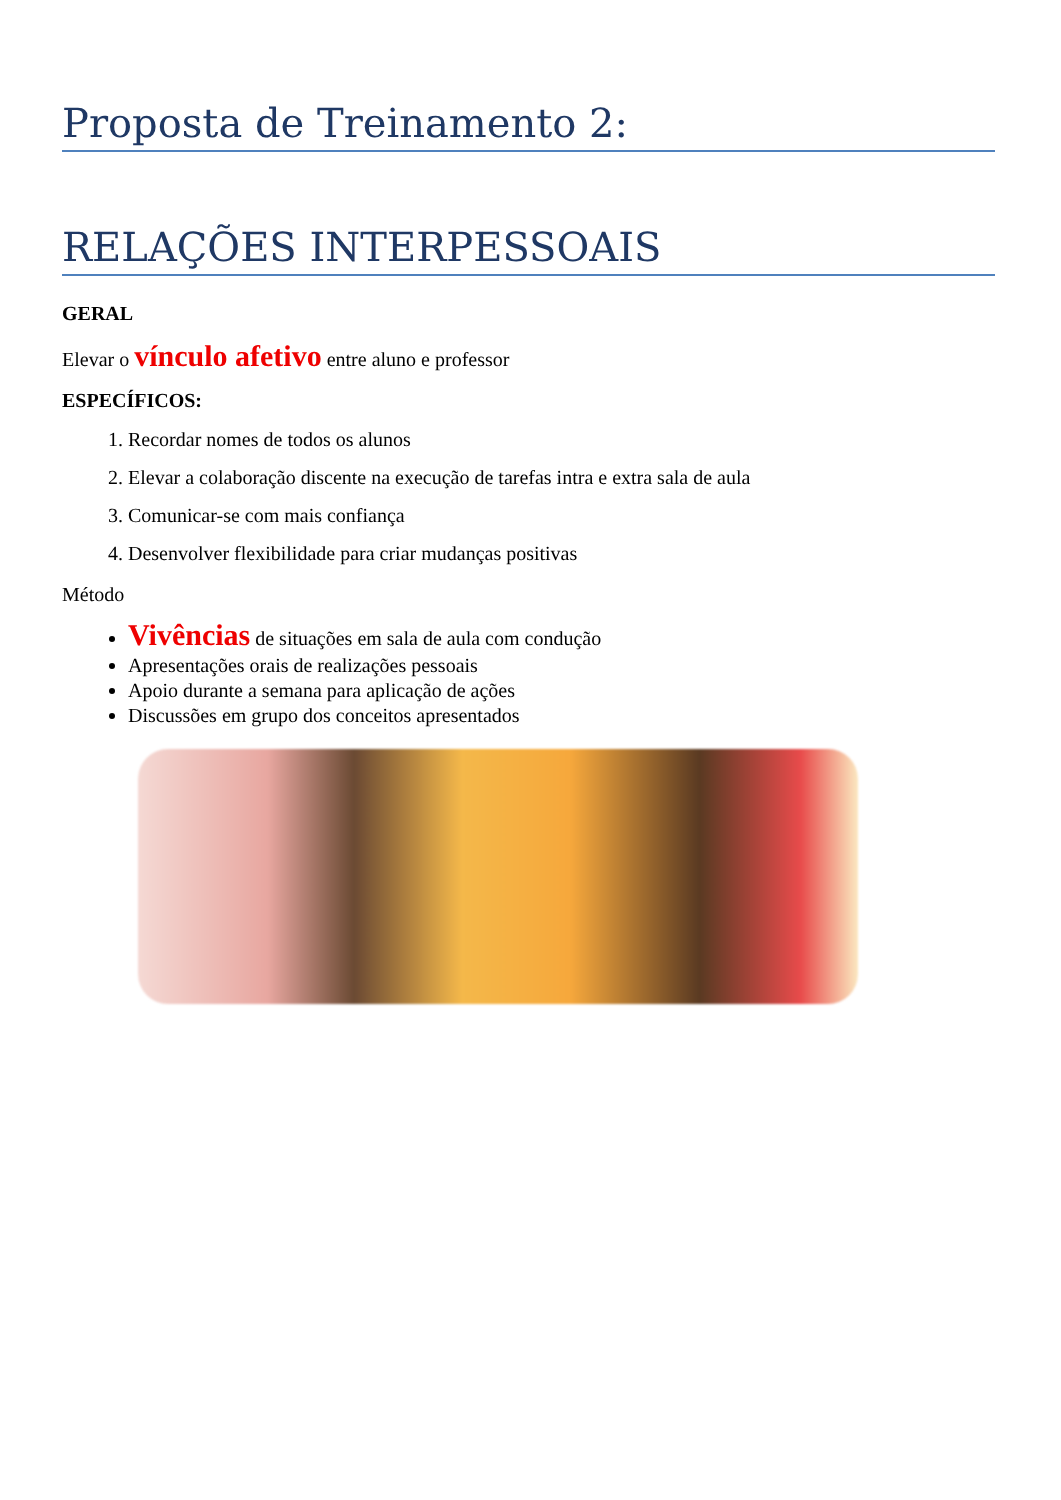Proposta de Treinamento 2:
RELAÇÕES INTERPESSOAIS
GERAL
Elevar o vínculo afetivo entre aluno e professor
ESPECÍFICOS:
1. Recordar nomes de todos os alunos
2. Elevar a colaboração discente na execução de tarefas intra e extra sala de aula
3. Comunicar-se com mais confiança
4. Desenvolver flexibilidade para criar mudanças positivas
Método
Vivências de situações em sala de aula com condução
Apresentações orais de realizações pessoais
Apoio durante a semana para aplicação de ações
Discussões em grupo dos conceitos apresentados